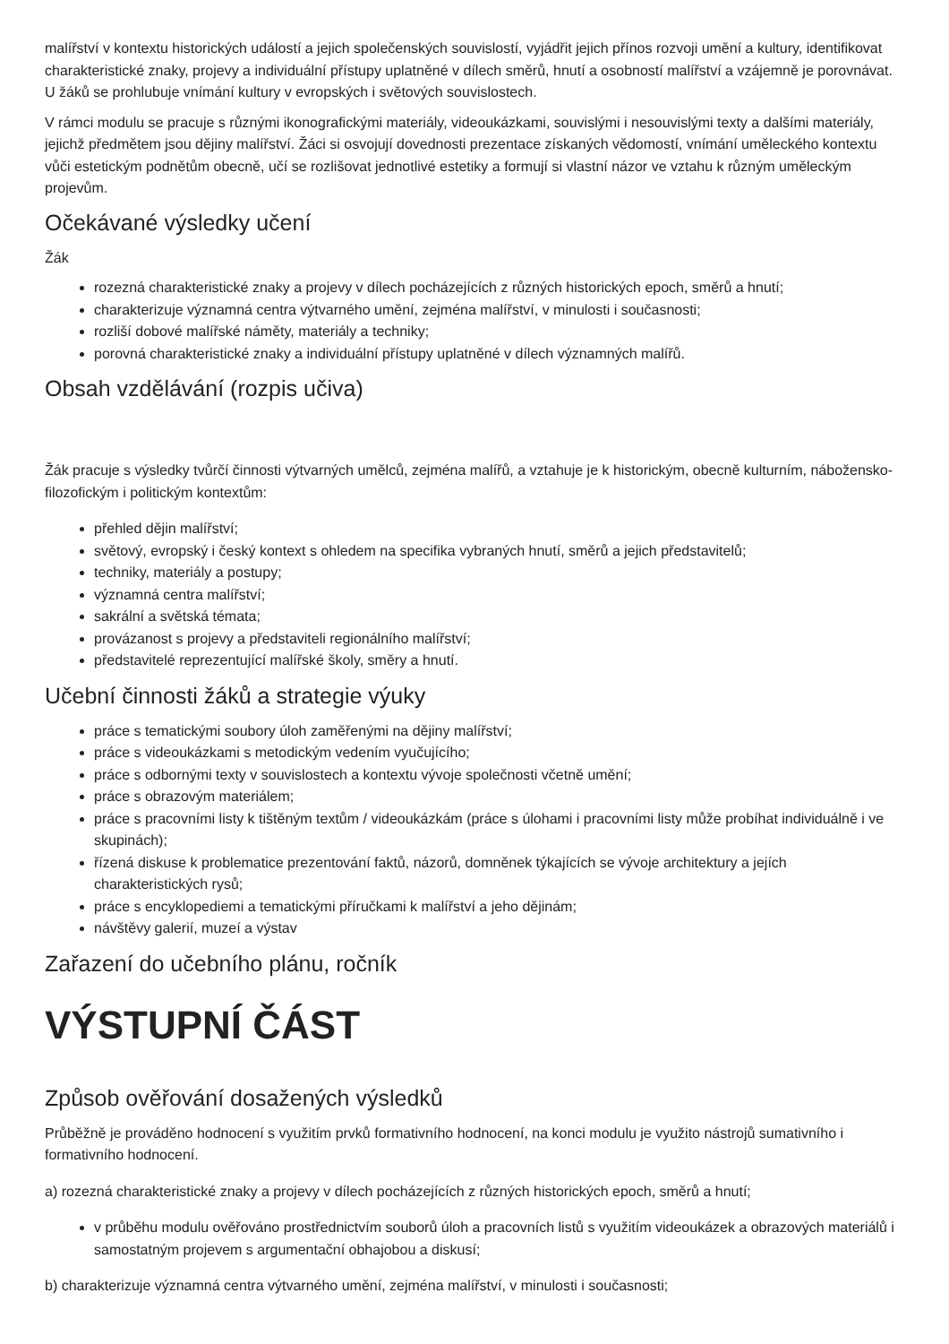malířství v kontextu historických událostí a jejich společenských souvislostí, vyjádřit jejich přínos rozvoji umění a kultury, identifikovat charakteristické znaky, projevy a individuální přístupy uplatněné v dílech směrů, hnutí a osobností malířství a vzájemně je porovnávat. U žáků se prohlubuje vnímání kultury v evropských i světových souvislostech.
V rámci modulu se pracuje s různými ikonografickými materiály, videoukázkami, souvislými i nesouvislými texty a dalšími materiály, jejichž předmětem jsou dějiny malířství. Žáci si osvojují dovednosti prezentace získaných vědomostí, vnímání uměleckého kontextu vůči estetickým podnětům obecně, učí se rozlišovat jednotlivé estetiky a formují si vlastní názor ve vztahu k různým uměleckým projevům.
Očekávané výsledky učení
Žák
rozezná charakteristické znaky a projevy v dílech pocházejících z různých historických epoch, směrů a hnutí;
charakterizuje významná centra výtvarného umění, zejména malířství, v minulosti i současnosti;
rozliší dobové malířské náměty, materiály a techniky;
porovná charakteristické znaky a individuální přístupy uplatněné v dílech významných malířů.
Obsah vzdělávání (rozpis učiva)
Žák pracuje s výsledky tvůrčí činnosti výtvarných umělců, zejména malířů, a vztahuje je k historickým, obecně kulturním, nábožensko-filozofickým i politickým kontextům:
přehled dějin malířství;
světový, evropský i český kontext s ohledem na specifika vybraných hnutí, směrů a jejich představitelů;
techniky, materiály a postupy;
významná centra malířství;
sakrální a světská témata;
provázanost s projevy a představiteli regionálního malířství;
představitelé reprezentující malířské školy, směry a hnutí.
Učební činnosti žáků a strategie výuky
práce s tematickými soubory úloh zaměřenými na dějiny malířství;
práce s videoukázkami s metodickým vedením vyučujícího;
práce s odbornými texty v souvislostech a kontextu vývoje společnosti včetně umění;
práce s obrazovým materiálem;
práce s pracovními listy k tištěným textům / videoukázkám (práce s úlohami i pracovními listy může probíhat individuálně i ve skupinách);
řízená diskuse k problematice prezentování faktů, názorů, domněnek týkajících se vývoje architektury a jejích charakteristických rysů;
práce s encyklopediemi a tematickými příručkami k malířství a jeho dějinám;
návštěvy galerií, muzeí a výstav
Zařazení do učebního plánu, ročník
VÝSTUPNÍ ČÁST
Způsob ověřování dosažených výsledků
Průběžně je prováděno hodnocení s využitím prvků formativního hodnocení, na konci modulu je využito nástrojů sumativního i formativního hodnocení.
a) rozezná charakteristické znaky a projevy v dílech pocházejících z různých historických epoch, směrů a hnutí;
v průběhu modulu ověřováno prostřednictvím souborů úloh a pracovních listů s využitím videoukázek a obrazových materiálů i samostatným projevem s argumentační obhajobou a diskusí;
b) charakterizuje významná centra výtvarného umění, zejména malířství, v minulosti i současnosti;